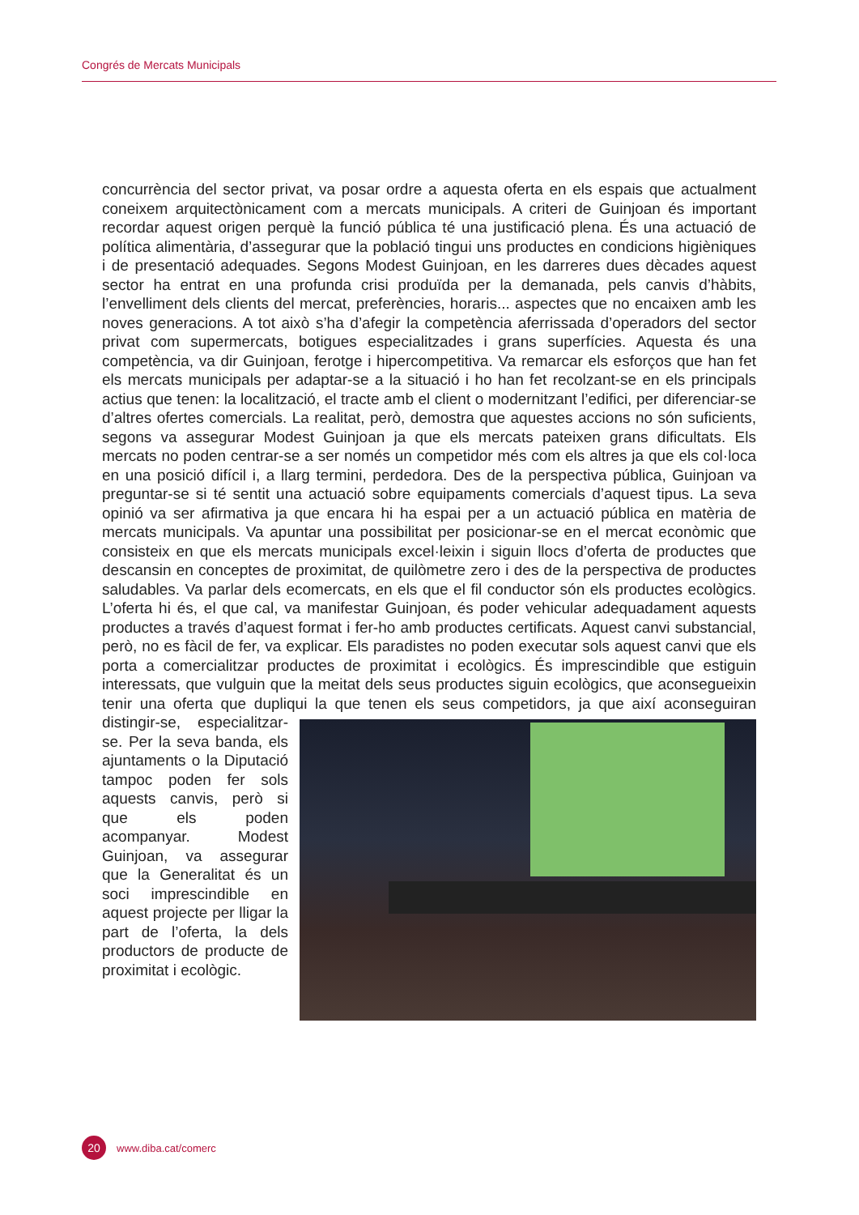Congrés de Mercats Municipals
concurrència del sector privat, va posar ordre a aquesta oferta en els espais que actualment coneixem arquitectònicament com a mercats municipals. A criteri de Guinjoan és important recordar aquest origen perquè la funció pública té una justificació plena. És una actuació de política alimentària, d’assegurar que la població tingui uns productes en condicions higièniques i de presentació adequades. Segons Modest Guinjoan, en les darreres dues dècades aquest sector ha entrat en una profunda crisi produïda per la demanada, pels canvis d’hàbits, l’envelliment dels clients del mercat, preferències, horaris... aspectes que no encaixen amb les noves generacions. A tot això s’ha d’afegir la competència aferrissada d’operadors del sector privat com supermercats, botigues especialitzades i grans superfícies. Aquesta és una competència, va dir Guinjoan, ferotge i hipercompetitiva. Va remarcar els esforços que han fet els mercats municipals per adaptar-se a la situació i ho han fet recolzant-se en els principals actius que tenen: la localització, el tracte amb el client o modernitzant l’edifici, per diferenciar-se d’altres ofertes comercials. La realitat, però, demostra que aquestes accions no són suficients, segons va assegurar Modest Guinjoan ja que els mercats pateixen grans dificultats. Els mercats no poden centrar-se a ser només un competidor més com els altres ja que els col·loca en una posició difícil i, a llarg termini, perdedora. Des de la perspectiva pública, Guinjoan va preguntar-se si té sentit una actuació sobre equipaments comercials d’aquest tipus. La seva opinió va ser afirmativa ja que encara hi ha espai per a un actuació pública en matèria de mercats municipals. Va apuntar una possibilitat per posicionar-se en el mercat econòmic que consisteix en que els mercats municipals excel·leixin i siguin llocs d’oferta de productes que descansin en conceptes de proximitat, de quilòmetre zero i des de la perspectiva de productes saludables. Va parlar dels ecomercats, en els que el fil conductor són els productes ecològics. L’oferta hi és, el que cal, va manifestar Guinjoan, és poder vehicular adequadament aquests productes a través d’aquest format i fer-ho amb productes certificats. Aquest canvi substancial, però, no es fàcil de fer, va explicar. Els paradistes no poden executar sols aquest canvi que els porta a comercialitzar productes de proximitat i ecològics. És imprescindible que estiguin interessats, que vulguin que la meitat dels seus productes siguin ecològics, que aconsegueixin tenir una oferta que dupliqui la que tenen els seus competidors, ja que així aconseguiran
distingir-se, especialitzar-se. Per la seva banda, els ajuntaments o la Diputació tampoc poden fer sols aquests canvis, però si que els poden acompanyar. Modest Guinjoan, va assegurar que la Generalitat és un soci imprescindible en aquest projecte per lligar la part de l’oferta, la dels productors de producte de proximitat i ecològic.
20
www.diba.cat/comerc